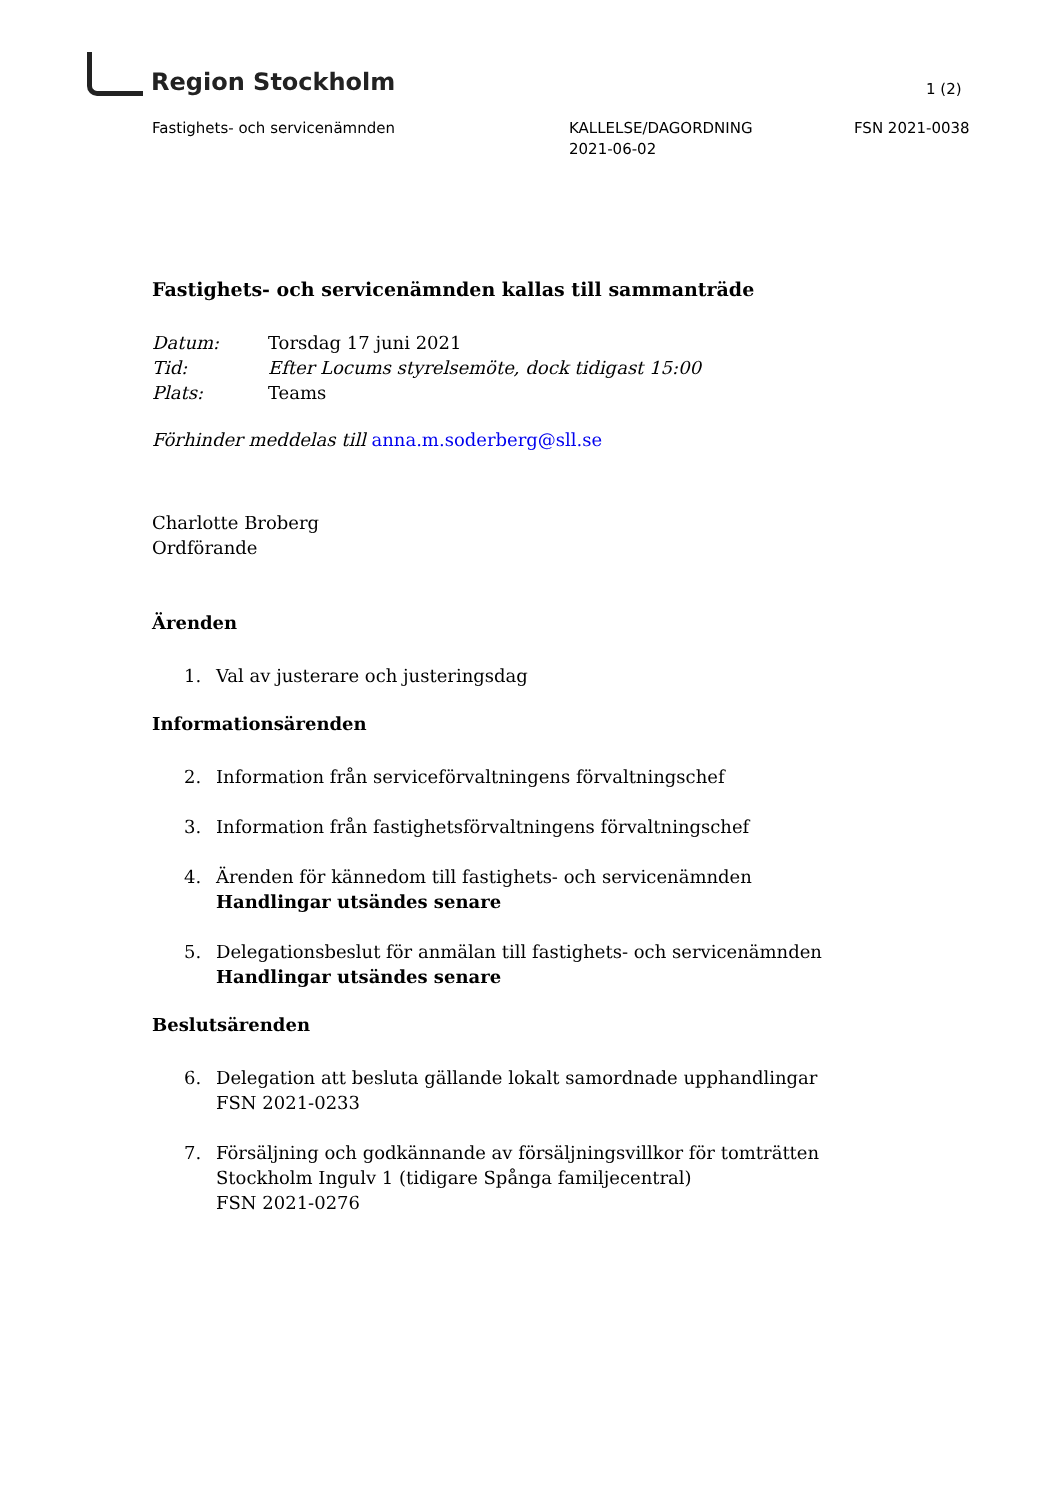Region Stockholm
1 (2)
Fastighets- och servicenämnden KALLELSE/DAGORDNING
2021-06-02
FSN 2021-0038
Fastighets- och servicenämnden kallas till sammanträde
Datum: Torsdag 17 juni 2021
Tid: Efter Locums styrelsemöte, dock tidigast 15:00
Plats: Teams
Förhinder meddelas till anna.m.soderberg@sll.se
Charlotte Broberg
Ordförande
Ärenden
1. Val av justerare och justeringsdag
Informationsärenden
2. Information från serviceförvaltningens förvaltningschef
3. Information från fastighetsförvaltningens förvaltningschef
4. Ärenden för kännedom till fastighets- och servicenämnden
Handlingar utsändes senare
5. Delegationsbeslut för anmälan till fastighets- och servicenämnden
Handlingar utsändes senare
Beslutsärenden
6. Delegation att besluta gällande lokalt samordnade upphandlingar
FSN 2021-0233
7. Försäljning och godkännande av försäljningsvillkor för tomträtten
Stockholm Ingulv 1 (tidigare Spånga familjecentral)
FSN 2021-0276